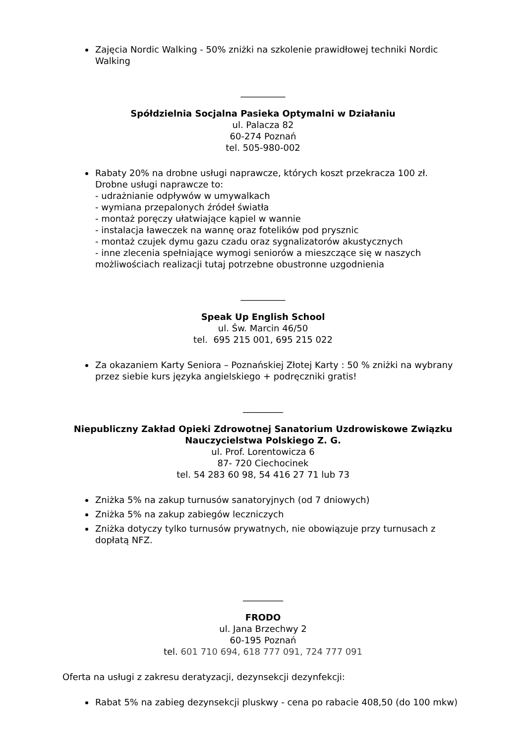Zajęcia Nordic Walking - 50% zniżki na szkolenie prawidłowej techniki Nordic Walking
__________
Spółdzielnia Socjalna Pasieka Optymalni w Działaniu
ul. Palacza 82
60-274 Poznań
tel. 505-980-002
Rabaty 20% na drobne usługi naprawcze, których koszt przekracza 100 zł.
Drobne usługi naprawcze to:
- udrażnianie odpływów w umywalkach
- wymiana przepalonych źródeł światła
- montaż poręczy ułatwiające kąpiel w wannie
- instalacja ławeczek na wannę oraz fotelików pod prysznic
- montaż czujek dymu gazu czadu oraz sygnalizatorów akustycznych
- inne zlecenia spełniające wymogi seniorów a mieszczące się w naszych możliwościach realizacji tutaj potrzebne obustronne uzgodnienia
__________
Speak Up English School
ul. Św. Marcin 46/50
tel. 695 215 001, 695 215 022
Za okazaniem Karty Seniora – Poznańskiej Złotej Karty : 50 % zniżki na wybrany przez siebie kurs języka angielskiego + podręczniki gratis!
_________
Niepubliczny Zakład Opieki Zdrowotnej Sanatorium Uzdrowiskowe Związku
Nauczycielstwa Polskiego Z. G.
ul. Prof. Lorentowicza 6
87- 720 Ciechocinek
tel. 54 283 60 98, 54 416 27 71 lub 73
Zniżka 5% na zakup turnusów sanatoryjnych (od 7 dniowych)
Zniżka 5% na zakup zabiegów leczniczych
Zniżka dotyczy tylko turnusów prywatnych, nie obowiązuje przy turnusach z dopłatą NFZ.
_________
FRODO
ul. Jana Brzechwy 2
60-195 Poznań
tel. 601 710 694, 618 777 091, 724 777 091
Oferta na usługi z zakresu deratyzacji, dezynsekcji dezynfekcji:
Rabat 5% na zabieg dezynsekcji pluskwy - cena po rabacie 408,50 (do 100 mkw)